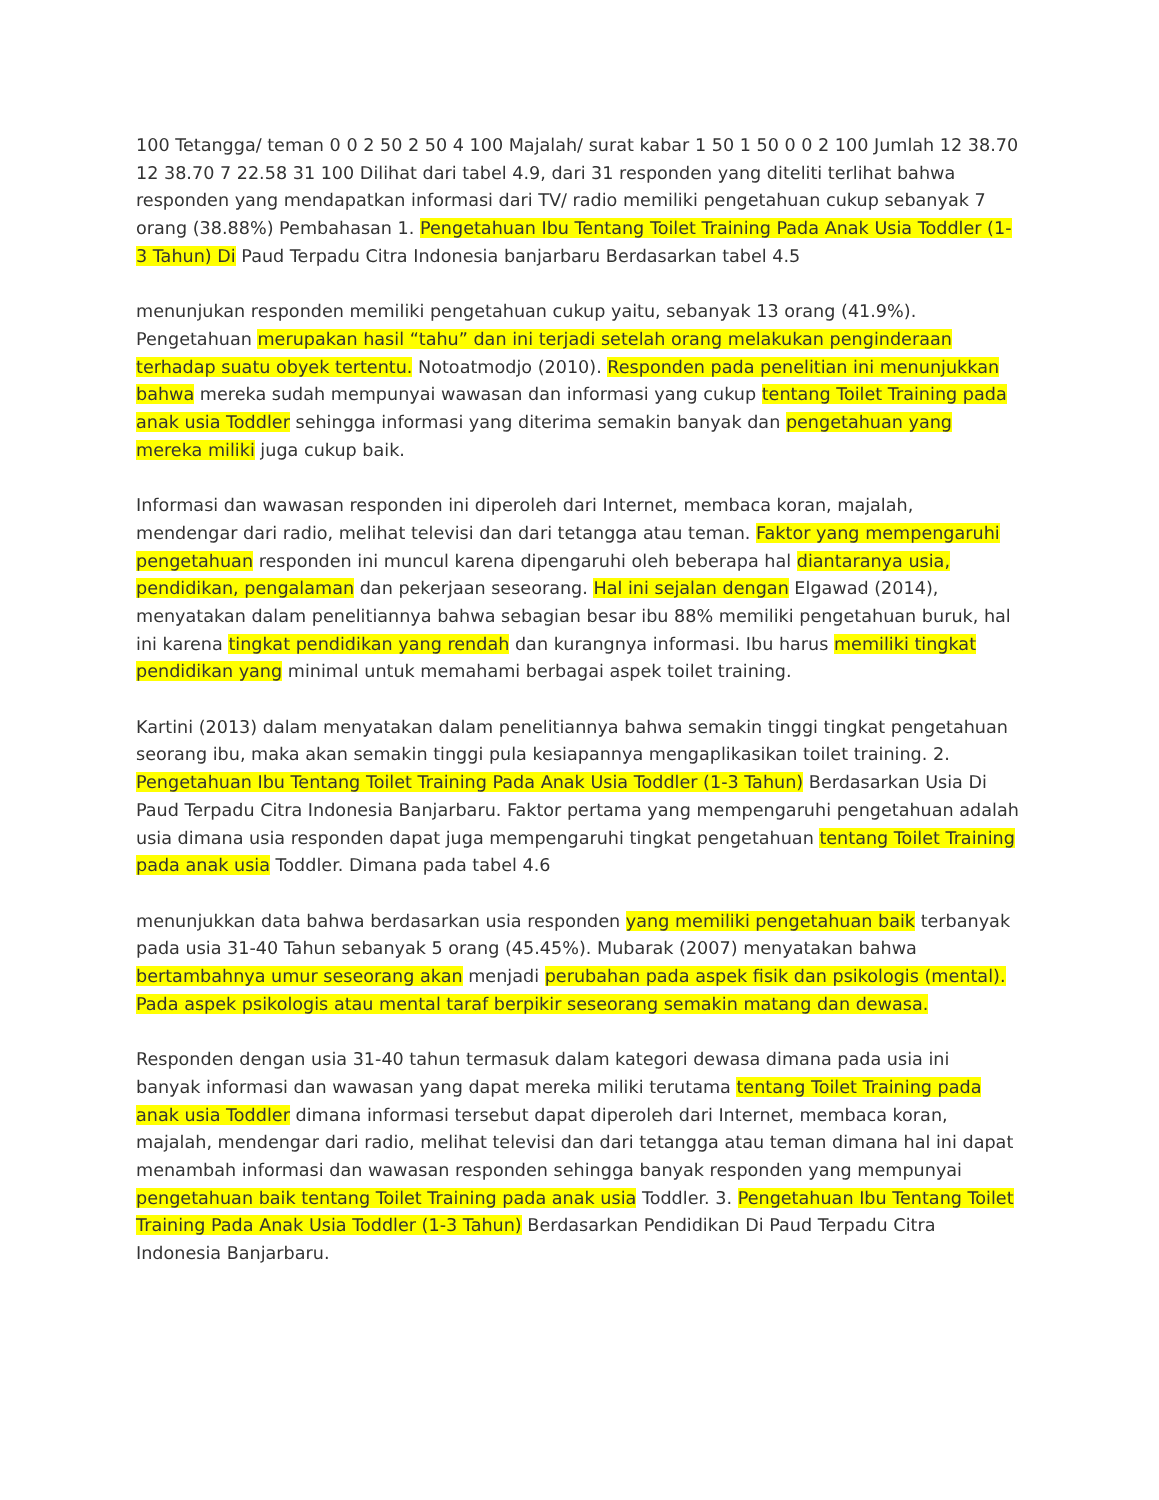100 Tetangga/ teman 0 0 2 50 2 50 4 100 Majalah/ surat kabar 1 50 1 50 0 0 2 100 Jumlah 12 38.70 12 38.70 7 22.58 31 100 Dilihat dari tabel 4.9, dari 31 responden yang diteliti terlihat bahwa responden yang mendapatkan informasi dari TV/ radio memiliki pengetahuan cukup sebanyak 7 orang (38.88%) Pembahasan 1. Pengetahuan Ibu Tentang Toilet Training Pada Anak Usia Toddler (1-3 Tahun) Di Paud Terpadu Citra Indonesia banjarbaru Berdasarkan tabel 4.5
menunjukan responden memiliki pengetahuan cukup yaitu, sebanyak 13 orang (41.9%). Pengetahuan merupakan hasil “tahu” dan ini terjadi setelah orang melakukan penginderaan terhadap suatu obyek tertentu. Notoatmodjo (2010). Responden pada penelitian ini menunjukkan bahwa mereka sudah mempunyai wawasan dan informasi yang cukup tentang Toilet Training pada anak usia Toddler sehingga informasi yang diterima semakin banyak dan pengetahuan yang mereka miliki juga cukup baik.
Informasi dan wawasan responden ini diperoleh dari Internet, membaca koran, majalah, mendengar dari radio, melihat televisi dan dari tetangga atau teman. Faktor yang mempengaruhi pengetahuan responden ini muncul karena dipengaruhi oleh beberapa hal diantaranya usia, pendidikan, pengalaman dan pekerjaan seseorang. Hal ini sejalan dengan Elgawad (2014), menyatakan dalam penelitiannya bahwa sebagian besar ibu 88% memiliki pengetahuan buruk, hal ini karena tingkat pendidikan yang rendah dan kurangnya informasi. Ibu harus memiliki tingkat pendidikan yang minimal untuk memahami berbagai aspek toilet training.
Kartini (2013) dalam menyatakan dalam penelitiannya bahwa semakin tinggi tingkat pengetahuan seorang ibu, maka akan semakin tinggi pula kesiapannya mengaplikasikan toilet training. 2. Pengetahuan Ibu Tentang Toilet Training Pada Anak Usia Toddler (1-3 Tahun) Berdasarkan Usia Di Paud Terpadu Citra Indonesia Banjarbaru. Faktor pertama yang mempengaruhi pengetahuan adalah usia dimana usia responden dapat juga mempengaruhi tingkat pengetahuan tentang Toilet Training pada anak usia Toddler. Dimana pada tabel 4.6
menunjukkan data bahwa berdasarkan usia responden yang memiliki pengetahuan baik terbanyak pada usia 31-40 Tahun sebanyak 5 orang (45.45%). Mubarak (2007) menyatakan bahwa bertambahnya umur seseorang akan menjadi perubahan pada aspek fisik dan psikologis (mental). Pada aspek psikologis atau mental taraf berpikir seseorang semakin matang dan dewasa.
Responden dengan usia 31-40 tahun termasuk dalam kategori dewasa dimana pada usia ini banyak informasi dan wawasan yang dapat mereka miliki terutama tentang Toilet Training pada anak usia Toddler dimana informasi tersebut dapat diperoleh dari Internet, membaca koran, majalah, mendengar dari radio, melihat televisi dan dari tetangga atau teman dimana hal ini dapat menambah informasi dan wawasan responden sehingga banyak responden yang mempunyai pengetahuan baik tentang Toilet Training pada anak usia Toddler. 3. Pengetahuan Ibu Tentang Toilet Training Pada Anak Usia Toddler (1-3 Tahun) Berdasarkan Pendidikan Di Paud Terpadu Citra Indonesia Banjarbaru.